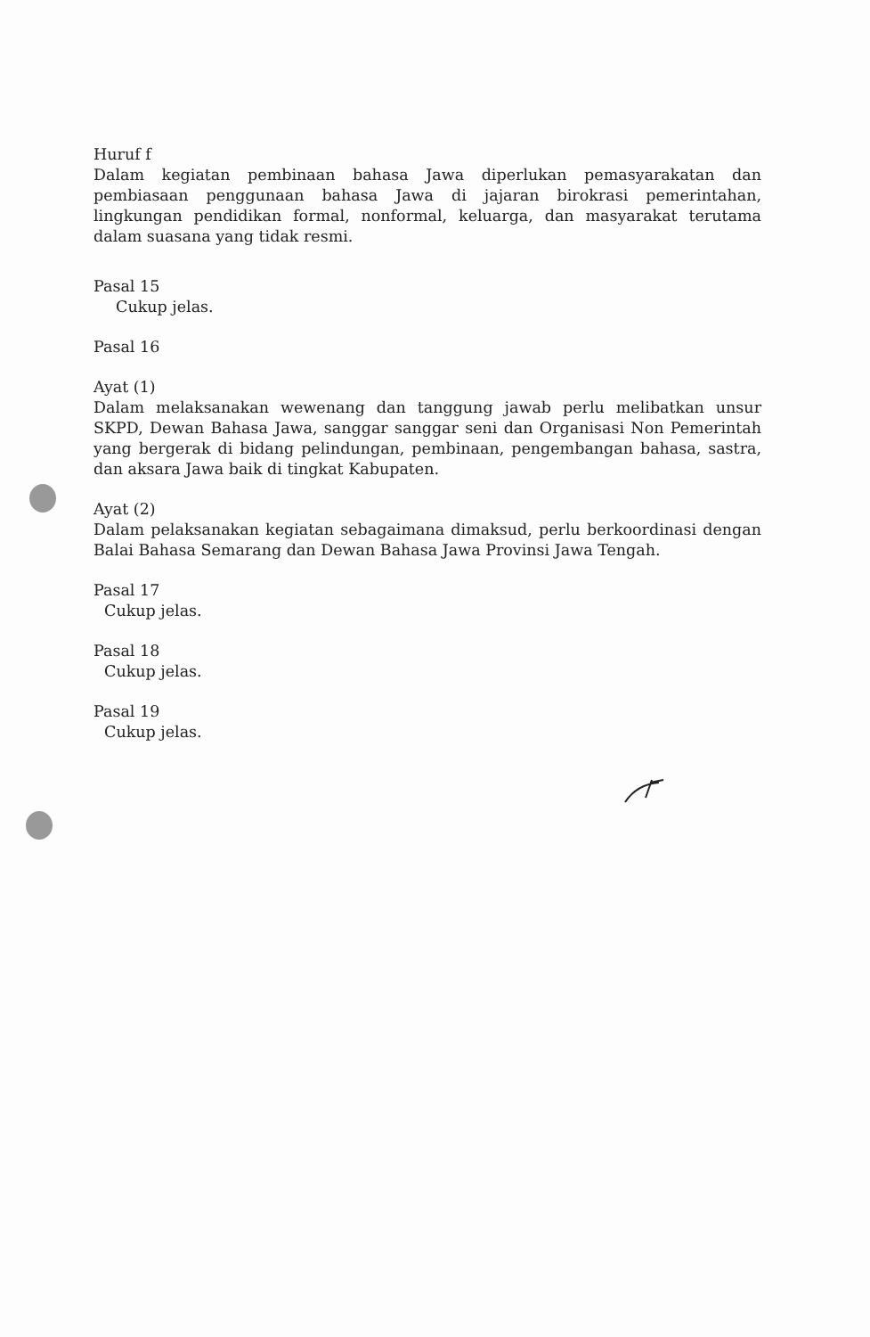Huruf f
Dalam kegiatan pembinaan bahasa Jawa diperlukan pemasyarakatan dan pembiasaan penggunaan bahasa Jawa di jajaran birokrasi pemerintahan, lingkungan pendidikan formal, nonformal, keluarga, dan masyarakat terutama dalam suasana yang tidak resmi.
Pasal 15
Cukup jelas.
Pasal 16
Ayat (1)
Dalam melaksanakan wewenang dan tanggung jawab perlu melibatkan unsur SKPD, Dewan Bahasa Jawa, sanggar sanggar seni dan Organisasi Non Pemerintah yang bergerak di bidang pelindungan, pembinaan, pengembangan bahasa, sastra, dan aksara Jawa baik di tingkat Kabupaten.
Ayat (2)
Dalam pelaksanakan kegiatan sebagaimana dimaksud, perlu berkoordinasi dengan Balai Bahasa Semarang dan Dewan Bahasa Jawa Provinsi Jawa Tengah.
Pasal 17
Cukup jelas.
Pasal 18
Cukup jelas.
Pasal 19
Cukup jelas.